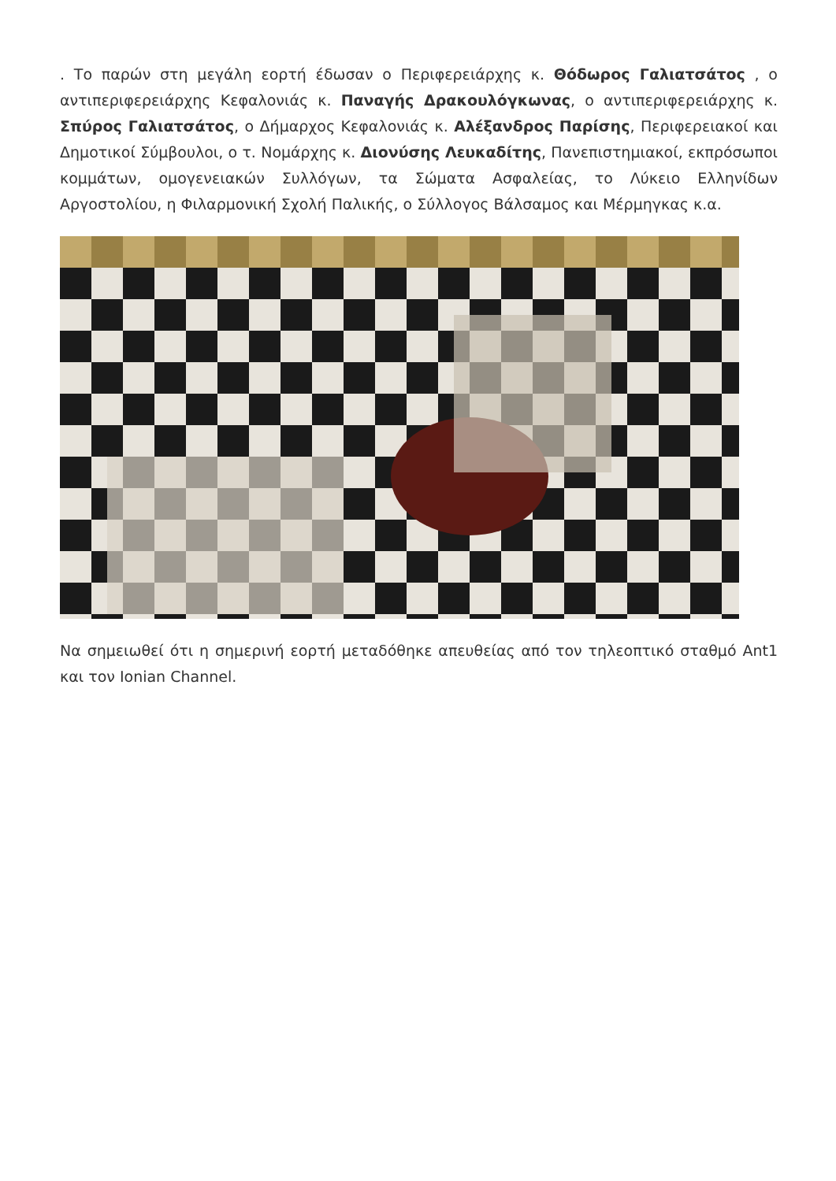. Το παρών στη μεγάλη εορτή έδωσαν ο Περιφερειάρχης κ. Θόδωρος Γαλιατσάτος , ο αντιπεριφερειάρχης Κεφαλονιάς κ. Παναγής Δρακουλόγκωνας, ο αντιπεριφερειάρχης κ. Σπύρος Γαλιατσάτος, ο Δήμαρχος Κεφαλονιάς κ. Αλέξανδρος Παρίσης, Περιφερειακοί και Δημοτικοί Σύμβουλοι, ο τ. Νομάρχης κ. Διονύσης Λευκαδίτης, Πανεπιστημιακοί, εκπρόσωποι κομμάτων, ομογενειακών Συλλόγων, τα Σώματα Ασφαλείας, το Λύκειο Ελληνίδων Αργοστολίου, η Φιλαρμονική Σχολή Παλικής, ο Σύλλογος Βάλσαμος και Μέρμηγκας κ.α.
Να σημειωθεί ότι η σημερινή εορτή μεταδόθηκε απευθείας από τον τηλεοπτικό σταθμό Ant1 και τον Ionian Channel.